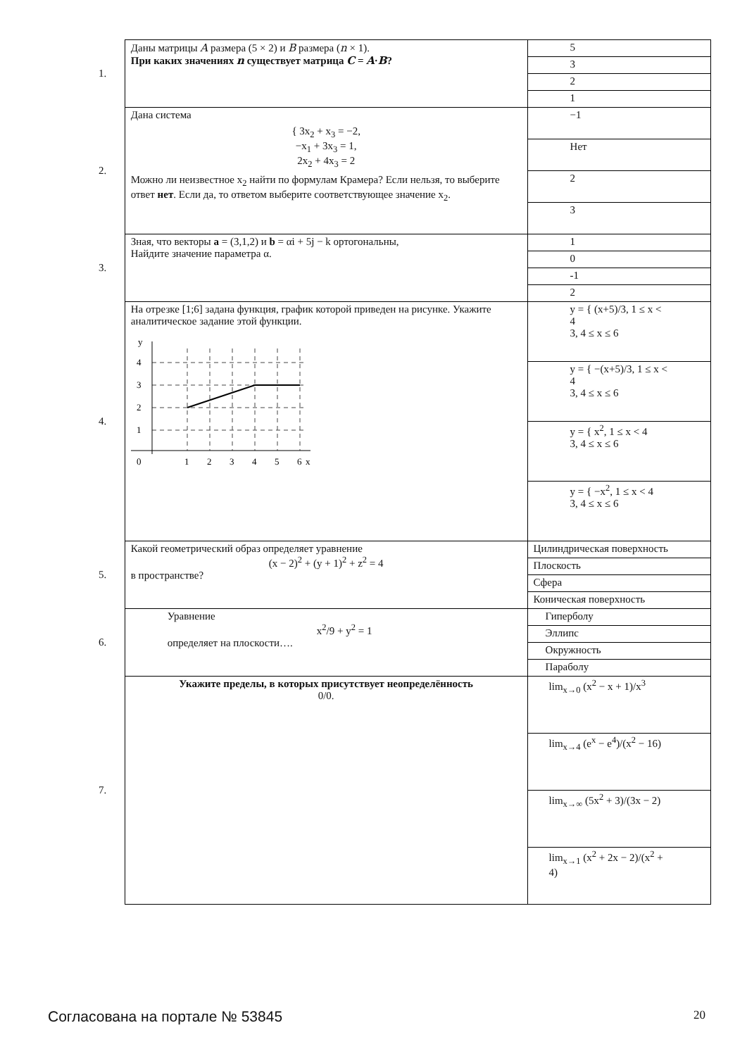| 1. | Даны матрицы A размера (5 × 2) и B размера ( n × 1). При каких значениях n существует матрица C = A · B ? | 5 3 2 1 |
| 2. | Дана система { 3x<sub>2</sub> + x<sub>3</sub> = −2, −x<sub>1</sub> + 3x<sub>3</sub> = 1, 2x<sub>2</sub> + 4x<sub>3</sub> = 2 Можно ли неизвестное x<sub>2</sub> найти по формулам Крамера? Если нельзя, то выберите ответ нет . Если да, то ответом выберите соответствующее значение x<sub>2</sub>. | −1 Нет 2 3 |
| 3. | Зная, что векторы a = (3,1,2) и b = αi + 5j − k ортогональны, Найдите значение параметра α. | 1 0 -1 2 |
| 4. | На отрезке [1;6] задана функция, график которой приведен на рисунке. Укажите аналитическое задание этой функции. 4 3 2 1 0 1 2 3 4 5 6 x y | y = { (x+5)/3, 1 ≤ x < 4 3, 4 ≤ x ≤ 6 y = { −(x+5)/3, 1 ≤ x < 4 3, 4 ≤ x ≤ 6 y = { x<sup>2</sup>, 1 ≤ x < 4 3, 4 ≤ x ≤ 6 y = { −x<sup>2</sup>, 1 ≤ x < 4 3, 4 ≤ x ≤ 6 |
| 5. | Какой геометрический образ определяет уравнение (x − 2)<sup>2</sup> + (y + 1)<sup>2</sup> + z<sup>2</sup> = 4 в пространстве? | Цилиндрическая поверхность Плоскость Сфера Коническая поверхность |
| 6. | Уравнение x<sup>2</sup>/9 + y<sup>2</sup> = 1 определяет на плоскости…. | Гиперболу Эллипс Окружность Параболу |
| 7. | Укажите пределы, в которых присутствует неопределённость 0/0. | lim<sub>x→0</sub> (x<sup>2</sup> − x + 1)/x<sup>3</sup> lim<sub>x→4</sub> (e<sup>x</sup> − e<sup>4</sup>)/(x<sup>2</sup> − 16) lim<sub>x→∞</sub> (5x<sup>2</sup> + 3)/(3x − 2) lim<sub>x→1</sub> (x<sup>2</sup> + 2x − 2)/(x<sup>2</sup> + 4) |
Согласована на портале № 53845 20